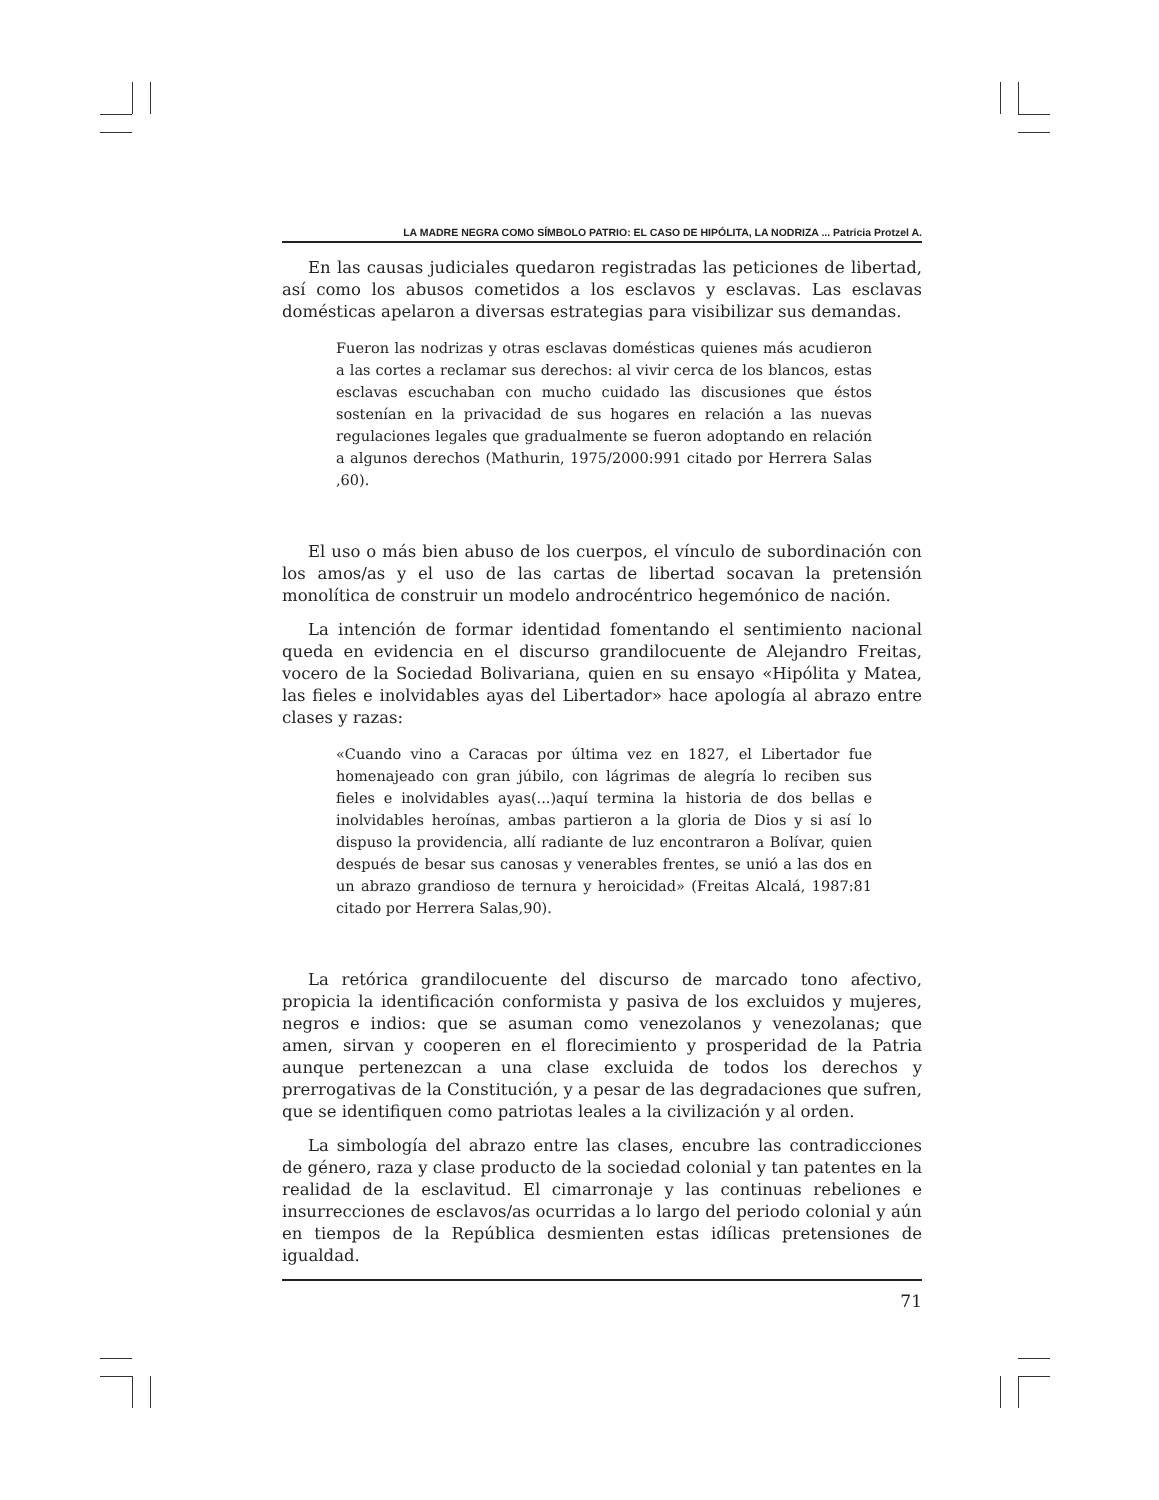LA MADRE NEGRA COMO SÍMBOLO PATRIO: EL CASO DE HIPÓLITA, LA NODRIZA ... Patricia Protzel A.
En las causas judiciales quedaron registradas las peticiones de libertad, así como los abusos cometidos a los esclavos y esclavas. Las esclavas domésticas apelaron a diversas estrategias para visibilizar sus demandas.
Fueron las nodrizas y otras esclavas domésticas quienes más acudieron a las cortes a reclamar sus derechos: al vivir cerca de los blancos, estas esclavas escuchaban con mucho cuidado las discusiones que éstos sostenían en la privacidad de sus hogares en relación a las nuevas regulaciones legales que gradualmente se fueron adoptando en relación a algunos derechos (Mathurin, 1975/2000:991 citado por Herrera Salas ,60).
El uso o más bien abuso de los cuerpos, el vínculo de subordinación con los amos/as y el uso de las cartas de libertad socavan la pretensión monolítica de construir un modelo androcéntrico hegemónico de nación.
La intención de formar identidad fomentando el sentimiento nacional queda en evidencia en el discurso grandilocuente de Alejandro Freitas, vocero de la Sociedad Bolivariana, quien en su ensayo «Hipólita y Matea, las fieles e inolvidables ayas del Libertador» hace apología al abrazo entre clases y razas:
«Cuando vino a Caracas por última vez en 1827, el Libertador fue homenajeado con gran júbilo, con lágrimas de alegría lo reciben sus fieles e inolvidables ayas(...)aquí termina la historia de dos bellas e inolvidables heroínas, ambas partieron a la gloria de Dios y si así lo dispuso la providencia, allí radiante de luz encontraron a Bolívar, quien después de besar sus canosas y venerables frentes, se unió a las dos en un abrazo grandioso de ternura y heroicidad» (Freitas Alcalá, 1987:81 citado por Herrera Salas,90).
La retórica grandilocuente del discurso de marcado tono afectivo, propicia la identificación conformista y pasiva de los excluidos y mujeres, negros e indios: que se asuman como venezolanos y venezolanas; que amen, sirvan y cooperen en el florecimiento y prosperidad de la Patria aunque pertenezcan a una clase excluida de todos los derechos y prerrogativas de la Constitución, y a pesar de las degradaciones que sufren, que se identifiquen como patriotas leales a la civilización y al orden.
La simbología del abrazo entre las clases, encubre las contradicciones de género, raza y clase producto de la sociedad colonial y tan patentes en la realidad de la esclavitud. El cimarronaje y las continuas rebeliones e insurrecciones de esclavos/as ocurridas a lo largo del periodo colonial y aún en tiempos de la República desmienten estas idílicas pretensiones de igualdad.
71